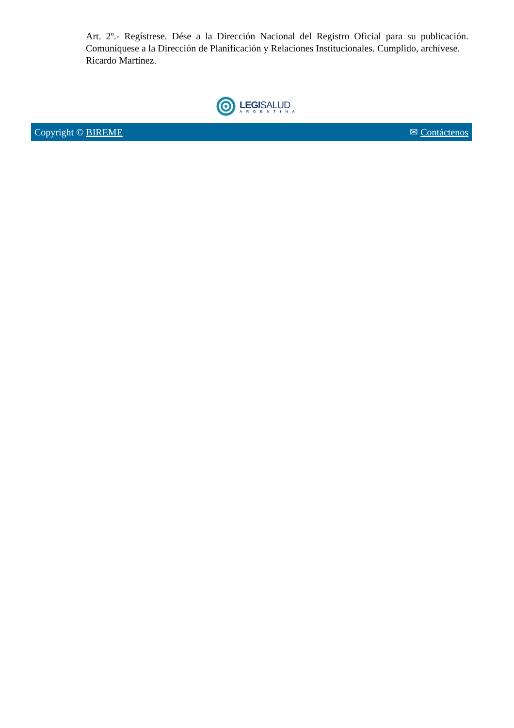Art. 2º.- Regístrese. Dése a la Dirección Nacional del Registro Oficial para su publicación. Comuníquese a la Dirección de Planificación y Relaciones Institucionales. Cumplido, archívese.
Ricardo Martínez.
LEGISALUD
ARGENTINA
Copyright © BIREME ✉ Contáctenos